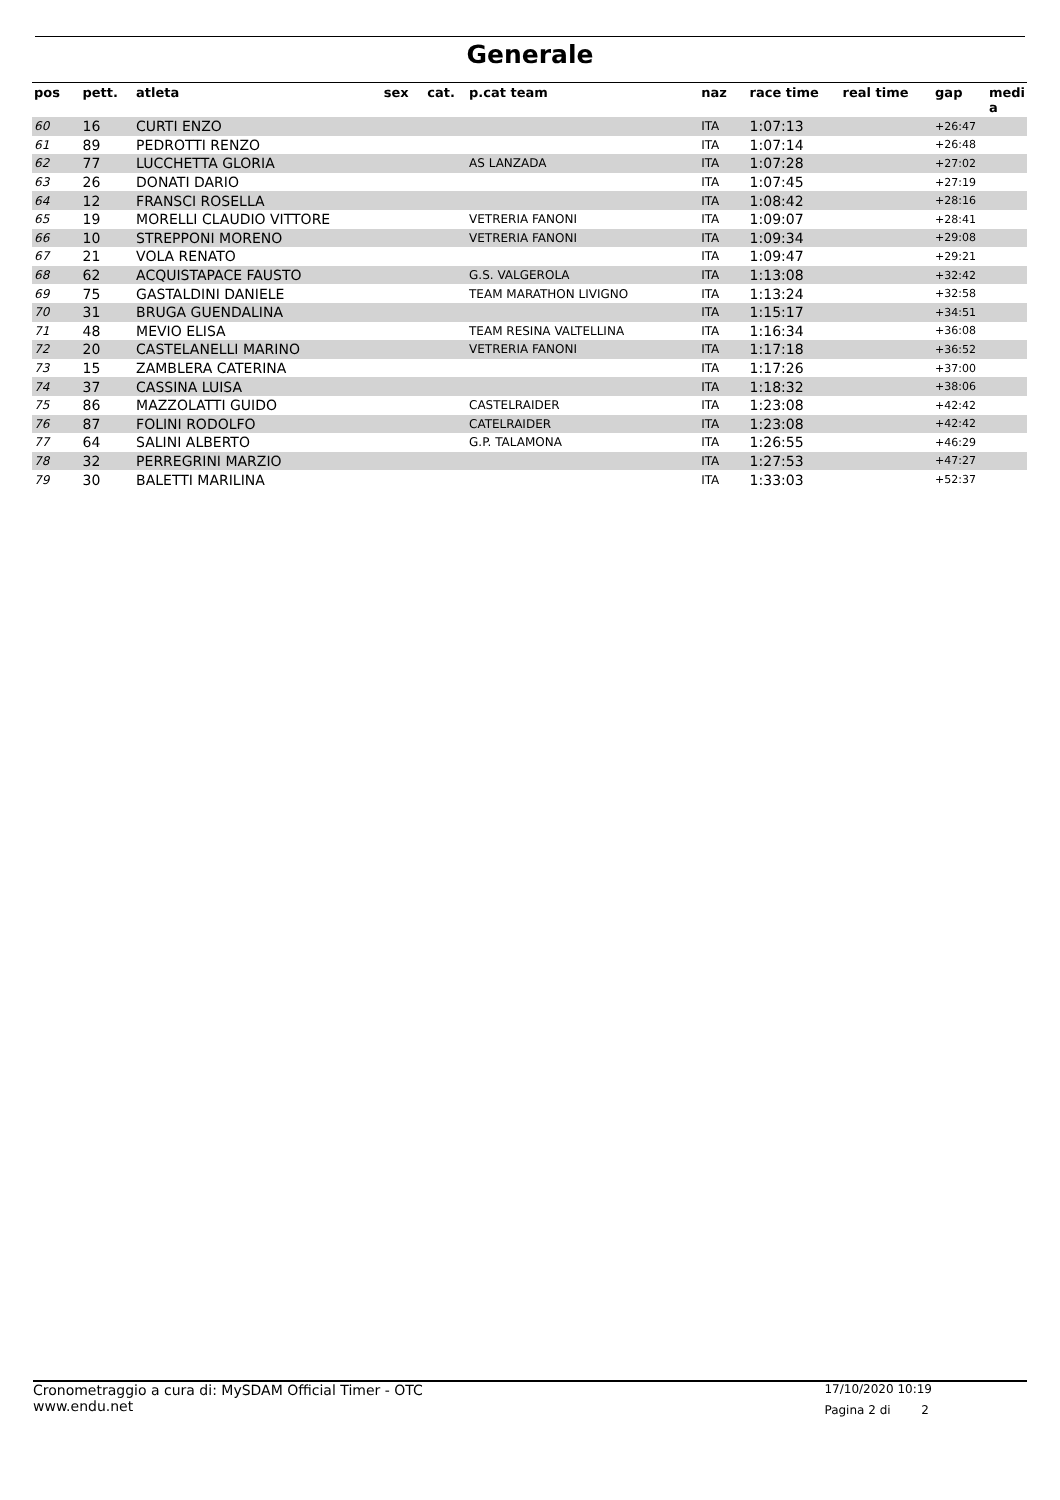Generale
| pos | pett. | atleta | sex | cat. | p.cat team | naz | race time | real time | gap | medi a |
| --- | --- | --- | --- | --- | --- | --- | --- | --- | --- | --- |
| 60 | 16 | CURTI ENZO | | | | ITA | 1:07:13 | | +26:47 | |
| 61 | 89 | PEDROTTI RENZO | | | | ITA | 1:07:14 | | +26:48 | |
| 62 | 77 | LUCCHETTA GLORIA | | | AS LANZADA | ITA | 1:07:28 | | +27:02 | |
| 63 | 26 | DONATI DARIO | | | | ITA | 1:07:45 | | +27:19 | |
| 64 | 12 | FRANSCI ROSELLA | | | | ITA | 1:08:42 | | +28:16 | |
| 65 | 19 | MORELLI CLAUDIO VITTORE | | | VETRERIA FANONI | ITA | 1:09:07 | | +28:41 | |
| 66 | 10 | STREPPONI MORENO | | | VETRERIA FANONI | ITA | 1:09:34 | | +29:08 | |
| 67 | 21 | VOLA RENATO | | | | ITA | 1:09:47 | | +29:21 | |
| 68 | 62 | ACQUISTAPACE FAUSTO | | | G.S. VALGEROLA | ITA | 1:13:08 | | +32:42 | |
| 69 | 75 | GASTALDINI DANIELE | | | TEAM MARATHON LIVIGNO | ITA | 1:13:24 | | +32:58 | |
| 70 | 31 | BRUGA GUENDALINA | | | | ITA | 1:15:17 | | +34:51 | |
| 71 | 48 | MEVIO ELISA | | | TEAM RESINA VALTELLINA | ITA | 1:16:34 | | +36:08 | |
| 72 | 20 | CASTELANELLI MARINO | | | VETRERIA FANONI | ITA | 1:17:18 | | +36:52 | |
| 73 | 15 | ZAMBLERA CATERINA | | | | ITA | 1:17:26 | | +37:00 | |
| 74 | 37 | CASSINA LUISA | | | | ITA | 1:18:32 | | +38:06 | |
| 75 | 86 | MAZZOLATTI GUIDO | | | CASTELRAIDER | ITA | 1:23:08 | | +42:42 | |
| 76 | 87 | FOLINI RODOLFO | | | CATELRAIDER | ITA | 1:23:08 | | +42:42 | |
| 77 | 64 | SALINI ALBERTO | | | G.P. TALAMONA | ITA | 1:26:55 | | +46:29 | |
| 78 | 32 | PERREGRINI MARZIO | | | | ITA | 1:27:53 | | +47:27 | |
| 79 | 30 | BALETTI MARILINA | | | | ITA | 1:33:03 | | +52:37 | |
Cronometraggio a cura di: MySDAM Official Timer - OTC
www.endu.net
17/10/2020 10:19
Pagina 2 di 2